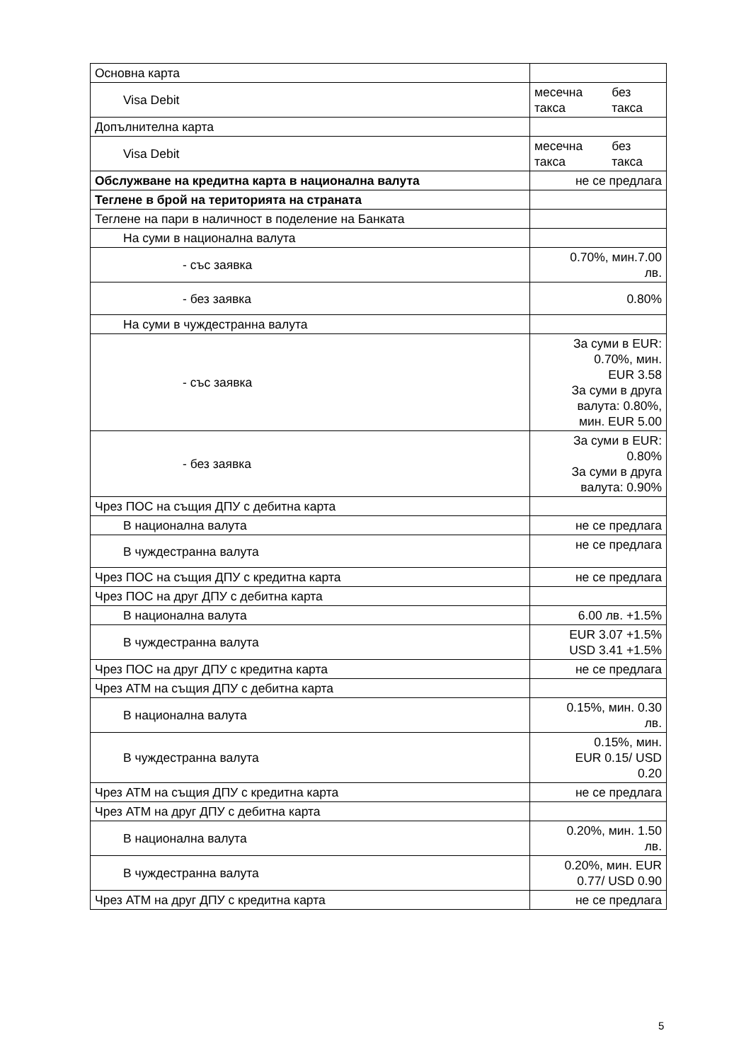| Основна карта | |
| Visa Debit | месечна такса без такса |
| Допълнителна карта | |
| Visa Debit | месечна такса без такса |
| Обслужване на кредитна карта в национална валута | не се предлага |
| Теглене в брой на територията на страната | |
| Теглене на пари в наличност в поделение на Банката | |
| На суми в национална валута | |
| - със заявка | 0.70%, мин.7.00 лв. |
| - без заявка | 0.80% |
| На суми в чуждестранна валута | |
| - със заявка | За суми в EUR: 0.70%, мин. EUR 3.58 За суми в друга валута: 0.80%, мин. EUR 5.00 |
| - без заявка | За суми в EUR: 0.80% За суми в друга валута: 0.90% |
| Чрез ПОС на същия ДПУ с дебитна карта | |
| В национална валута | не се предлага |
| В чуждестранна валута | не се предлага |
| Чрез ПОС на същия ДПУ с кредитна карта | не се предлага |
| Чрез ПОС на друг ДПУ с дебитна карта | |
| В национална валута | 6.00 лв. +1.5% |
| В чуждестранна валута | EUR 3.07 +1.5% USD 3.41 +1.5% |
| Чрез ПОС на друг ДПУ с кредитна карта | не се предлага |
| Чрез АТМ на същия ДПУ с дебитна карта | |
| В национална валута | 0.15%, мин. 0.30 лв. |
| В чуждестранна валута | 0.15%, мин. EUR 0.15/ USD 0.20 |
| Чрез АТМ на същия ДПУ с кредитна карта | не се предлага |
| Чрез АТМ на друг ДПУ с дебитна карта | |
| В национална валута | 0.20%, мин. 1.50 лв. |
| В чуждестранна валута | 0.20%, мин. EUR 0.77/ USD 0.90 |
| Чрез АТМ на друг ДПУ с кредитна карта | не се предлага |
5